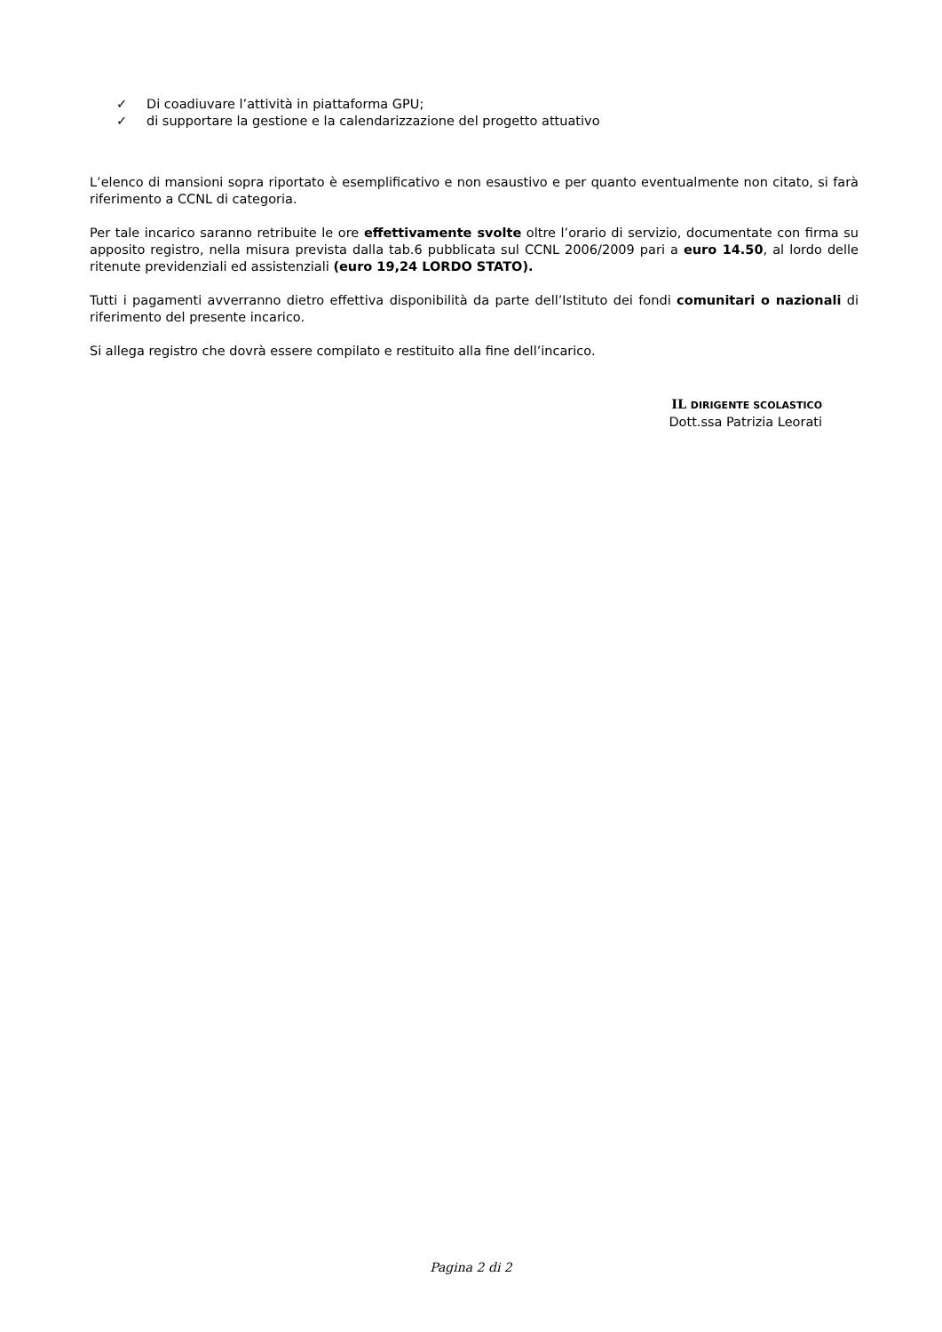✓ Di coadiuvare l’attività in piattaforma GPU;
✓ di supportare la gestione e la calendarizzazione del progetto attuativo
L’elenco di mansioni sopra riportato è esemplificativo e non esaustivo e per quanto eventualmente non citato, si farà riferimento a CCNL di categoria.
Per tale incarico saranno retribuite le ore effettivamente svolte oltre l’orario di servizio, documentate con firma su apposito registro, nella misura prevista dalla tab.6 pubblicata sul CCNL 2006/2009 pari a euro 14.50, al lordo delle ritenute previdenziali ed assistenziali (euro 19,24 LORDO STATO).
Tutti i pagamenti avverranno dietro effettiva disponibilità da parte dell’Istituto dei fondi comunitari o nazionali di riferimento del presente incarico.
Si allega registro che dovrà essere compilato e restituito alla fine dell’incarico.
IL DIRIGENTE SCOLASTICO
Dott.ssa Patrizia Leorati
Pagina 2 di 2